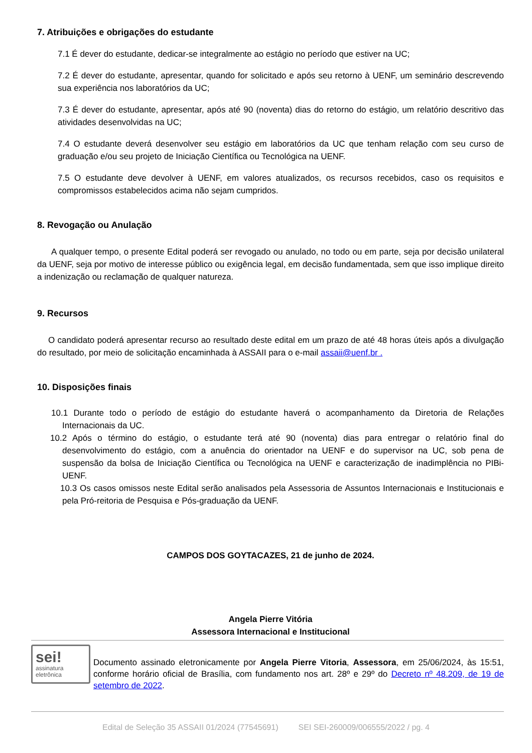7. Atribuições e obrigações do estudante
7.1 É dever do estudante, dedicar-se integralmente ao estágio no período que estiver na UC;
7.2 É dever do estudante, apresentar, quando for solicitado e após seu retorno à UENF, um seminário descrevendo sua experiência nos laboratórios da UC;
7.3 É dever do estudante, apresentar, após até 90 (noventa) dias do retorno do estágio, um relatório descritivo das atividades desenvolvidas na UC;
7.4 O estudante deverá desenvolver seu estágio em laboratórios da UC que tenham relação com seu curso de graduação e/ou seu projeto de Iniciação Científica ou Tecnológica na UENF.
7.5 O estudante deve devolver à UENF, em valores atualizados, os recursos recebidos, caso os requisitos e compromissos estabelecidos acima não sejam cumpridos.
8. Revogação ou Anulação
A qualquer tempo, o presente Edital poderá ser revogado ou anulado, no todo ou em parte, seja por decisão unilateral da UENF, seja por motivo de interesse público ou exigência legal, em decisão fundamentada, sem que isso implique direito a indenização ou reclamação de qualquer natureza.
9. Recursos
O candidato poderá apresentar recurso ao resultado deste edital em um prazo de até 48 horas úteis após a divulgação do resultado, por meio de solicitação encaminhada à ASSAII para o e-mail assaii@uenf.br .
10. Disposições finais
10.1 Durante todo o período de estágio do estudante haverá o acompanhamento da Diretoria de Relações Internacionais da UC.
10.2 Após o término do estágio, o estudante terá até 90 (noventa) dias para entregar o relatório final do desenvolvimento do estágio, com a anuência do orientador na UENF e do supervisor na UC, sob pena de suspensão da bolsa de Iniciação Científica ou Tecnológica na UENF e caracterização de inadimplência no PIBi-UENF.
10.3 Os casos omissos neste Edital serão analisados pela Assessoria de Assuntos Internacionais e Institucionais e pela Pró-reitoria de Pesquisa e Pós-graduação da UENF.
CAMPOS DOS GOYTACAZES, 21 de junho de 2024.
Angela Pierre Vitória
Assessora Internacional e Institucional
sei!
assinatura
eletrônica
Documento assinado eletronicamente por Angela Pierre Vitoria, Assessora, em 25/06/2024, às 15:51, conforme horário oficial de Brasília, com fundamento nos art. 28º e 29º do Decreto nº 48.209, de 19 de setembro de 2022.
Edital de Seleção 35 ASSAII 01/2024 (77545691) SEI SEI-260009/006555/2022 / pg. 4